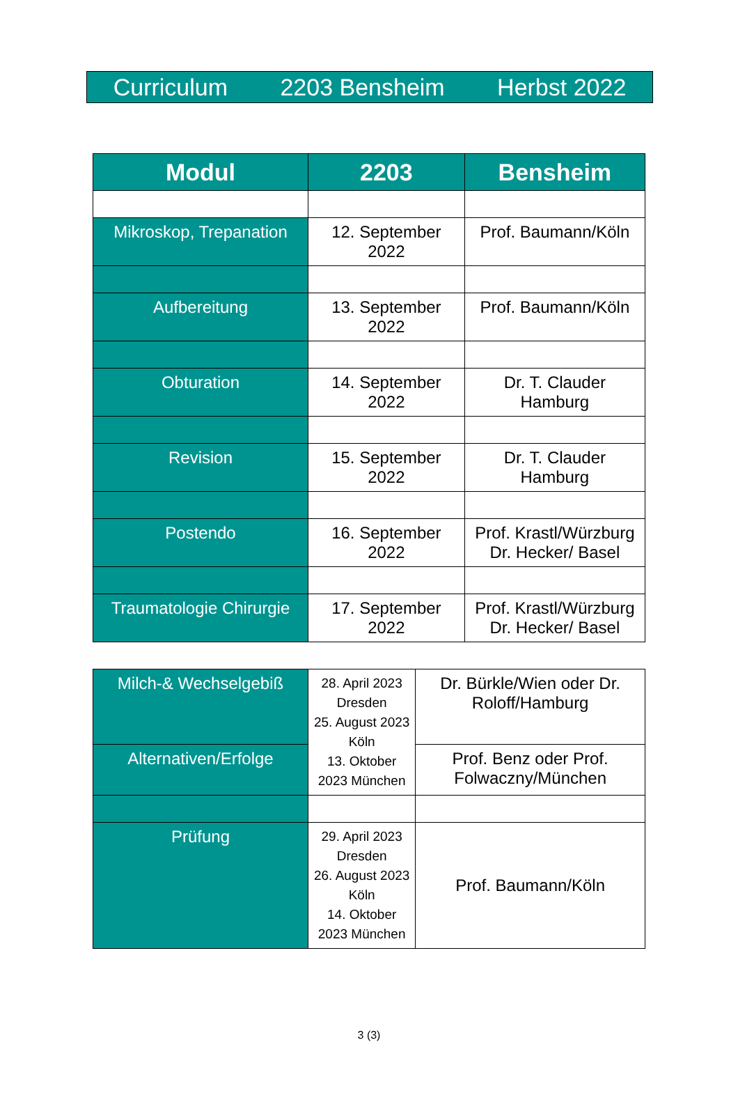Curriculum 2203 Bensheim Herbst 2022
| Modul | 2203 | Bensheim |
| --- | --- | --- |
| Mikroskop, Trepanation | 12. September 2022 | Prof. Baumann/Köln |
| Aufbereitung | 13. September 2022 | Prof. Baumann/Köln |
| Obturation | 14. September 2022 | Dr. T. Clauder Hamburg |
| Revision | 15. September 2022 | Dr. T. Clauder Hamburg |
| Postendo | 16. September 2022 | Prof. Krastl/Würzburg Dr. Hecker/ Basel |
| Traumatologie Chirurgie | 17. September 2022 | Prof. Krastl/Würzburg Dr. Hecker/ Basel |
| Milch-& Wechselgebiß | 28. April 2023 Dresden 25. August 2023 Köln 13. Oktober 2023 München | Dr. Bürkle/Wien oder Dr. Roloff/Hamburg |
| Alternativen/Erfolge | | Prof. Benz oder Prof. Folwaczny/München |
| Prüfung | 29. April 2023 Dresden 26. August 2023 Köln 14. Oktober 2023 München | Prof. Baumann/Köln |
3 (3)